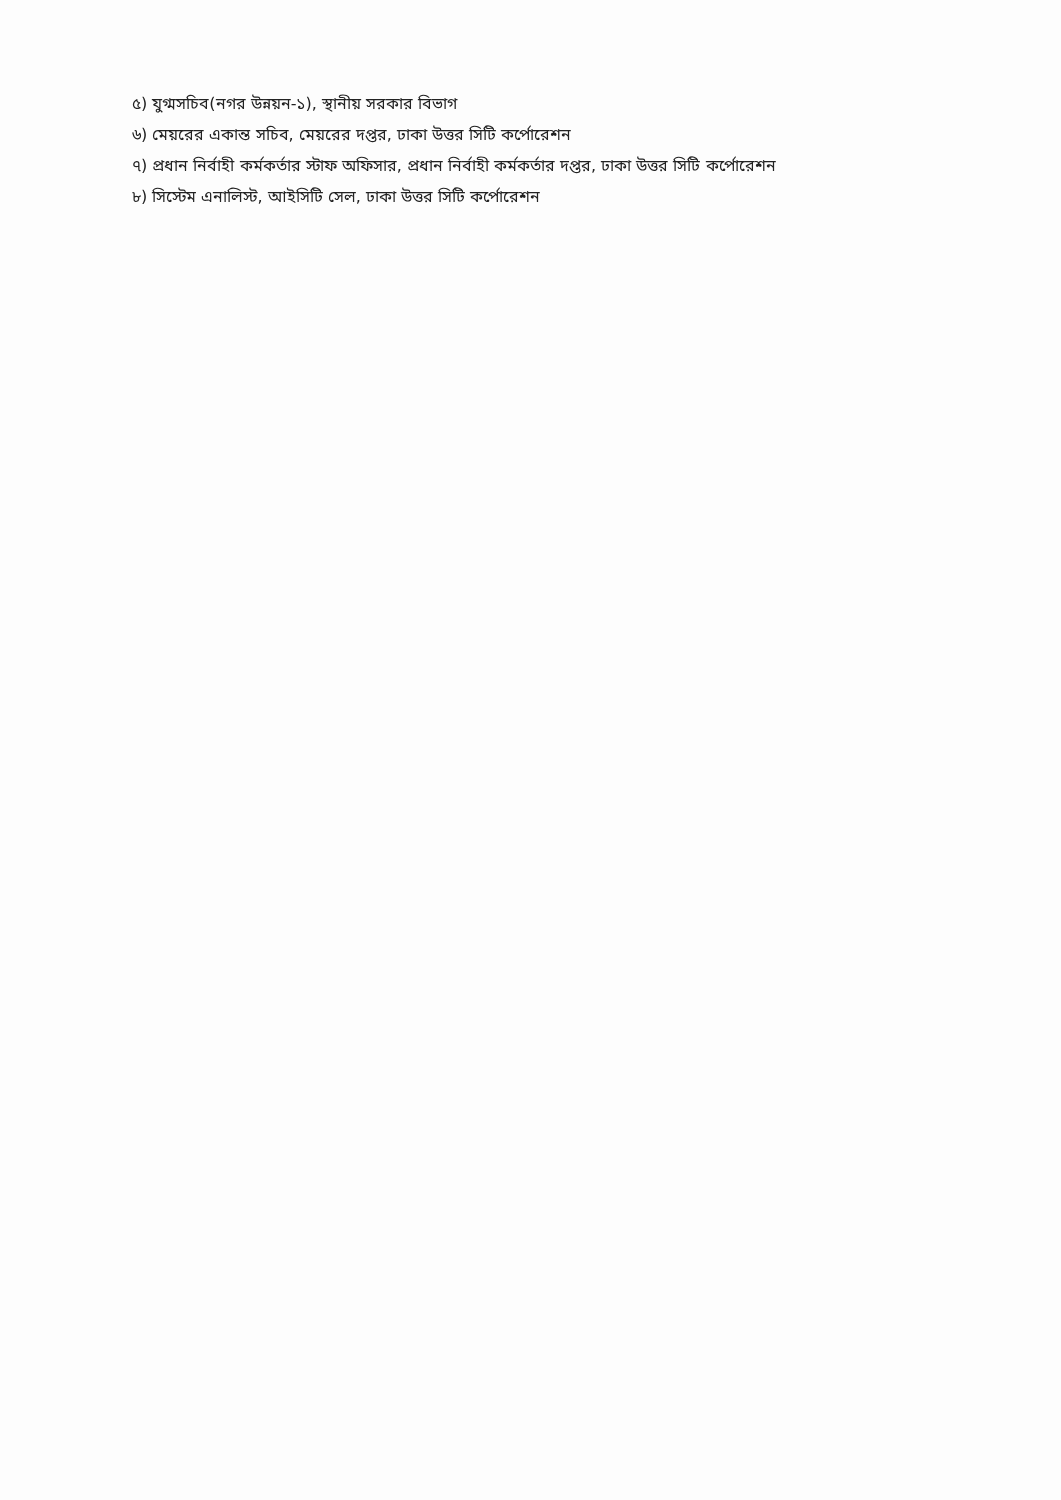৫) যুগ্মসচিব(নগর উন্নয়ন-১), স্থানীয় সরকার বিভাগ
৬) মেয়রের একান্ত সচিব, মেয়রের দপ্তর, ঢাকা উত্তর সিটি কর্পোরেশন
৭) প্রধান নির্বাহী কর্মকর্তার স্টাফ অফিসার, প্রধান নির্বাহী কর্মকর্তার দপ্তর, ঢাকা উত্তর সিটি কর্পোরেশন
৮) সিস্টেম এনালিস্ট, আইসিটি সেল, ঢাকা উত্তর সিটি কর্পোরেশন